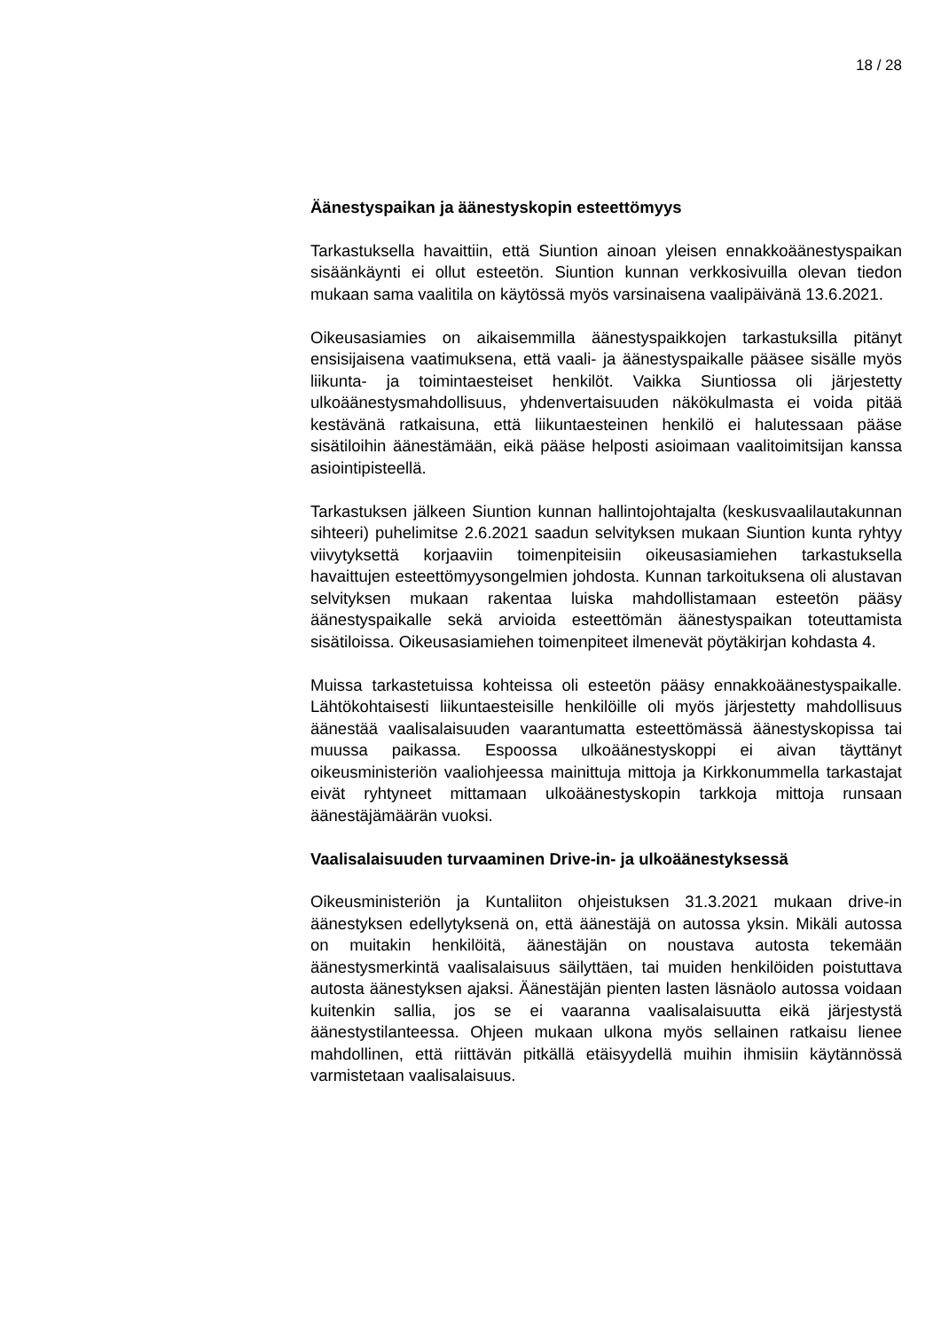18 / 28
Äänestyspaikan ja äänestyskopin esteettömyys
Tarkastuksella havaittiin, että Siuntion ainoan yleisen ennakkoäänestyspaikan sisäänkäynti ei ollut esteetön. Siuntion kunnan verkkosivuilla olevan tiedon mukaan sama vaalitila on käytössä myös varsinaisena vaalipäivänä 13.6.2021.
Oikeusasiamies on aikaisemmilla äänestyspaikkojen tarkastuksilla pitänyt ensisijaisena vaatimuksena, että vaali- ja äänestyspaikalle pääsee sisälle myös liikunta- ja toimintaesteiset henkilöt. Vaikka Siuntiossa oli järjestetty ulkoäänestysmahdollisuus, yhdenvertaisuuden näkökulmasta ei voida pitää kestävänä ratkaisuna, että liikuntaesteinen henkilö ei halutessaan pääse sisätiloihin äänestämään, eikä pääse helposti asioimaan vaalitoimitsijan kanssa asiointipisteellä.
Tarkastuksen jälkeen Siuntion kunnan hallintojohtajalta (keskusvaalilautakunnan sihteeri) puhelimitse 2.6.2021 saadun selvityksen mukaan Siuntion kunta ryhtyy viivytyksettä korjaaviin toimenpiteisiin oikeusasiamiehen tarkastuksella havaittujen esteettömyysongelmien johdosta. Kunnan tarkoituksena oli alustavan selvityksen mukaan rakentaa luiska mahdollistamaan esteetön pääsy äänestyspaikalle sekä arvioida esteettömän äänestyspaikan toteuttamista sisätiloissa. Oikeusasiamiehen toimenpiteet ilmenevät pöytäkirjan kohdasta 4.
Muissa tarkastetuissa kohteissa oli esteetön pääsy ennakkoäänestyspaikalle. Lähtökohtaisesti liikuntaesteisille henkilöille oli myös järjestetty mahdollisuus äänestää vaalisalaisuuden vaarantumatta esteettömässä äänestyskopissa tai muussa paikassa. Espoossa ulkoäänestyskoppi ei aivan täyttänyt oikeusministeriön vaaliohjeessa mainittuja mittoja ja Kirkkonummella tarkastajat eivät ryhtyneet mittamaan ulkoäänestyskopin tarkkoja mittoja runsaan äänestäjämäärän vuoksi.
Vaalisalaisuuden turvaaminen Drive-in- ja ulkoäänestyksessä
Oikeusministeriön ja Kuntaliiton ohjeistuksen 31.3.2021 mukaan drive-in äänestyksen edellytyksenä on, että äänestäjä on autossa yksin. Mikäli autossa on muitakin henkilöitä, äänestäjän on noustava autosta tekemään äänestysmerkintä vaalisalaisuus säilyttäen, tai muiden henkilöiden poistuttava autosta äänestyksen ajaksi. Äänestäjän pienten lasten läsnäolo autossa voidaan kuitenkin sallia, jos se ei vaaranna vaalisalaisuutta eikä järjestystä äänestystilanteessa. Ohjeen mukaan ulkona myös sellainen ratkaisu lienee mahdollinen, että riittävän pitkällä etäisyydellä muihin ihmisiin käytännössä varmistetaan vaalisalaisuus.